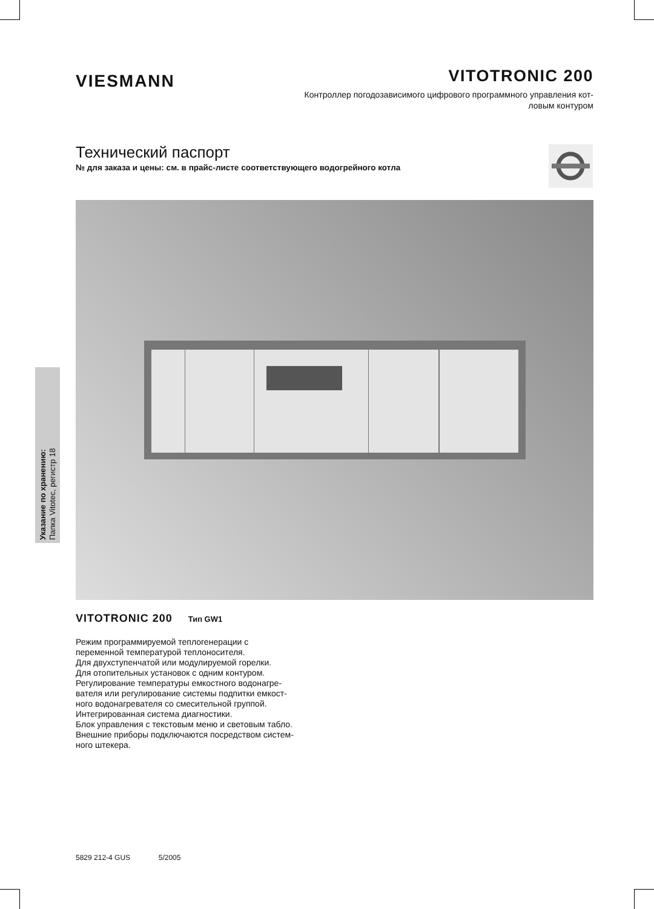VIESMANN
VITOTRONIC 200
Контроллер погодозависимого цифрового программного управления кот-
ловым контуром
Технический паспорт
№ для заказа и цены: см. в прайс-листе соответствующего водогрейного котла
Указание по хранению:
Папка Vitotec, регистр 18
VITOTRONIC 200 Тип GW1
Режим программируемой теплогенерации с
переменной температурой теплоносителя.
Для двухступенчатой или модулируемой горелки.
Для отопительных установок с одним контуром.
Регулирование температуры емкостного водонагре-
вателя или регулирование системы подпитки емкост-
ного водонагревателя со смесительной группой.
Интегрированная система диагностики.
Блок управления с текстовым меню и световым табло.
Внешние приборы подключаются посредством систем-
ного штекера.
5829 212-4 GUS 5/2005